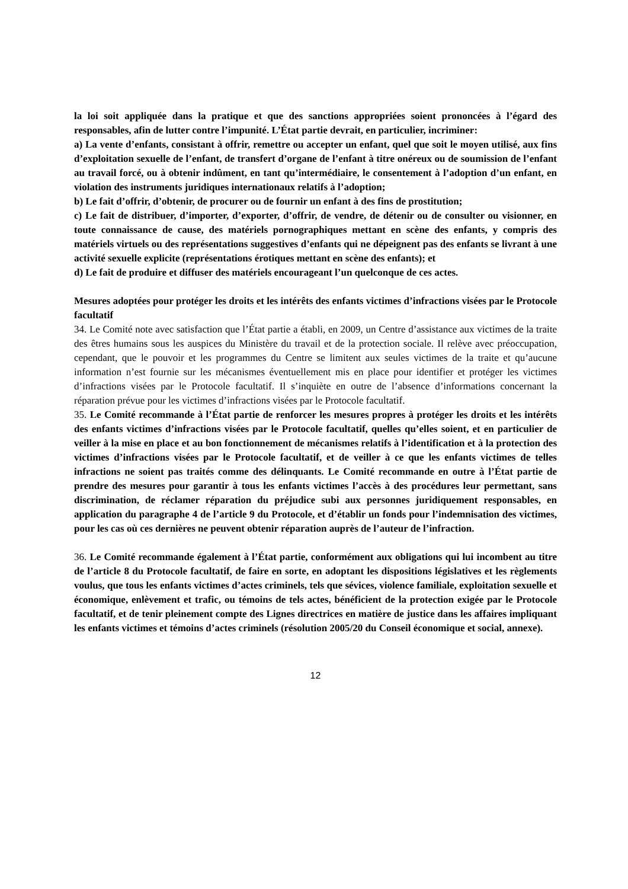la loi soit appliquée dans la pratique et que des sanctions appropriées soient prononcées à l’égard des responsables, afin de lutter contre l’impunité. L’État partie devrait, en particulier, incriminer:
a) La vente d’enfants, consistant à offrir, remettre ou accepter un enfant, quel que soit le moyen utilisé, aux fins d’exploitation sexuelle de l’enfant, de transfert d’organe de l’enfant à titre onéreux ou de soumission de l’enfant au travail forcé, ou à obtenir indûment, en tant qu’intermédiaire, le consentement à l’adoption d’un enfant, en violation des instruments juridiques internationaux relatifs à l’adoption;
b) Le fait d’offrir, d’obtenir, de procurer ou de fournir un enfant à des fins de prostitution;
c) Le fait de distribuer, d’importer, d’exporter, d’offrir, de vendre, de détenir ou de consulter ou visionner, en toute connaissance de cause, des matériels pornographiques mettant en scène des enfants, y compris des matériels virtuels ou des représentations suggestives d’enfants qui ne dépeignent pas des enfants se livrant à une activité sexuelle explicite (représentations érotiques mettant en scène des enfants); et
d) Le fait de produire et diffuser des matériels encourageant l’un quelconque de ces actes.
Mesures adoptées pour protéger les droits et les intérêts des enfants victimes d’infractions visées par le Protocole facultatif
34. Le Comité note avec satisfaction que l’État partie a établi, en 2009, un Centre d’assistance aux victimes de la traite des êtres humains sous les auspices du Ministère du travail et de la protection sociale. Il relève avec préoccupation, cependant, que le pouvoir et les programmes du Centre se limitent aux seules victimes de la traite et qu’aucune information n’est fournie sur les mécanismes éventuellement mis en place pour identifier et protéger les victimes d’infractions visées par le Protocole facultatif. Il s’inquiète en outre de l’absence d’informations concernant la réparation prévue pour les victimes d’infractions visées par le Protocole facultatif.
35. Le Comité recommande à l’État partie de renforcer les mesures propres à protéger les droits et les intérêts des enfants victimes d’infractions visées par le Protocole facultatif, quelles qu’elles soient, et en particulier de veiller à la mise en place et au bon fonctionnement de mécanismes relatifs à l’identification et à la protection des victimes d’infractions visées par le Protocole facultatif, et de veiller à ce que les enfants victimes de telles infractions ne soient pas traités comme des délinquants. Le Comité recommande en outre à l’État partie de prendre des mesures pour garantir à tous les enfants victimes l’accès à des procédures leur permettant, sans discrimination, de réclamer réparation du préjudice subi aux personnes juridiquement responsables, en application du paragraphe 4 de l’article 9 du Protocole, et d’établir un fonds pour l’indemnisation des victimes, pour les cas où ces dernières ne peuvent obtenir réparation auprès de l’auteur de l’infraction.
36. Le Comité recommande également à l’État partie, conformément aux obligations qui lui incombent au titre de l’article 8 du Protocole facultatif, de faire en sorte, en adoptant les dispositions législatives et les règlements voulus, que tous les enfants victimes d’actes criminels, tels que sévices, violence familiale, exploitation sexuelle et économique, enlèvement et trafic, ou témoins de tels actes, bénéficient de la protection exigée par le Protocole facultatif, et de tenir pleinement compte des Lignes directrices en matière de justice dans les affaires impliquant les enfants victimes et témoins d’actes criminels (résolution 2005/20 du Conseil économique et social, annexe).
12